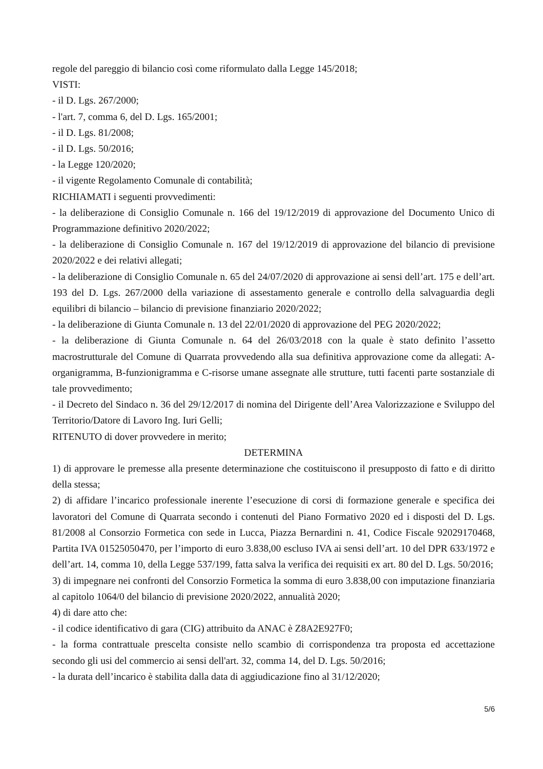regole del pareggio di bilancio così come riformulato dalla Legge 145/2018;
VISTI:
- il D. Lgs. 267/2000;
- l'art. 7, comma 6, del D. Lgs. 165/2001;
- il D. Lgs. 81/2008;
- il D. Lgs. 50/2016;
- la Legge 120/2020;
- il vigente Regolamento Comunale di contabilità;
RICHIAMATI i seguenti provvedimenti:
- la deliberazione di Consiglio Comunale n. 166 del 19/12/2019 di approvazione del Documento Unico di Programmazione definitivo 2020/2022;
- la deliberazione di Consiglio Comunale n. 167 del 19/12/2019 di approvazione del bilancio di previsione 2020/2022 e dei relativi allegati;
- la deliberazione di Consiglio Comunale n. 65 del 24/07/2020 di approvazione ai sensi dell’art. 175 e dell’art. 193 del D. Lgs. 267/2000 della variazione di assestamento generale e controllo della salvaguardia degli equilibri di bilancio – bilancio di previsione finanziario 2020/2022;
- la deliberazione di Giunta Comunale n. 13 del 22/01/2020 di approvazione del PEG 2020/2022;
- la deliberazione di Giunta Comunale n. 64 del 26/03/2018 con la quale è stato definito l’assetto macrostrutturale del Comune di Quarrata provvedendo alla sua definitiva approvazione come da allegati: A-organigramma, B-funzionigramma e C-risorse umane assegnate alle strutture, tutti facenti parte sostanziale di tale provvedimento;
- il Decreto del Sindaco n. 36 del 29/12/2017 di nomina del Dirigente dell’Area Valorizzazione e Sviluppo del Territorio/Datore di Lavoro Ing. Iuri Gelli;
RITENUTO di dover provvedere in merito;
DETERMINA
1) di approvare le premesse alla presente determinazione che costituiscono il presupposto di fatto e di diritto della stessa;
2) di affidare l’incarico professionale inerente l’esecuzione di corsi di formazione generale e specifica dei lavoratori del Comune di Quarrata secondo i contenuti del Piano Formativo 2020 ed i disposti del D. Lgs. 81/2008 al Consorzio Formetica con sede in Lucca, Piazza Bernardini n. 41, Codice Fiscale 92029170468, Partita IVA 01525050470, per l’importo di euro 3.838,00 escluso IVA ai sensi dell’art. 10 del DPR 633/1972 e dell’art. 14, comma 10, della Legge 537/199, fatta salva la verifica dei requisiti ex art. 80 del D. Lgs. 50/2016;
3) di impegnare nei confronti del Consorzio Formetica la somma di euro 3.838,00 con imputazione finanziaria al capitolo 1064/0 del bilancio di previsione 2020/2022, annualità 2020;
4) di dare atto che:
- il codice identificativo di gara (CIG) attribuito da ANAC è Z8A2E927F0;
- la forma contrattuale prescelta consiste nello scambio di corrispondenza tra proposta ed accettazione secondo gli usi del commercio ai sensi dell'art. 32, comma 14, del D. Lgs. 50/2016;
- la durata dell’incarico è stabilita dalla data di aggiudicazione fino al 31/12/2020;
5/6